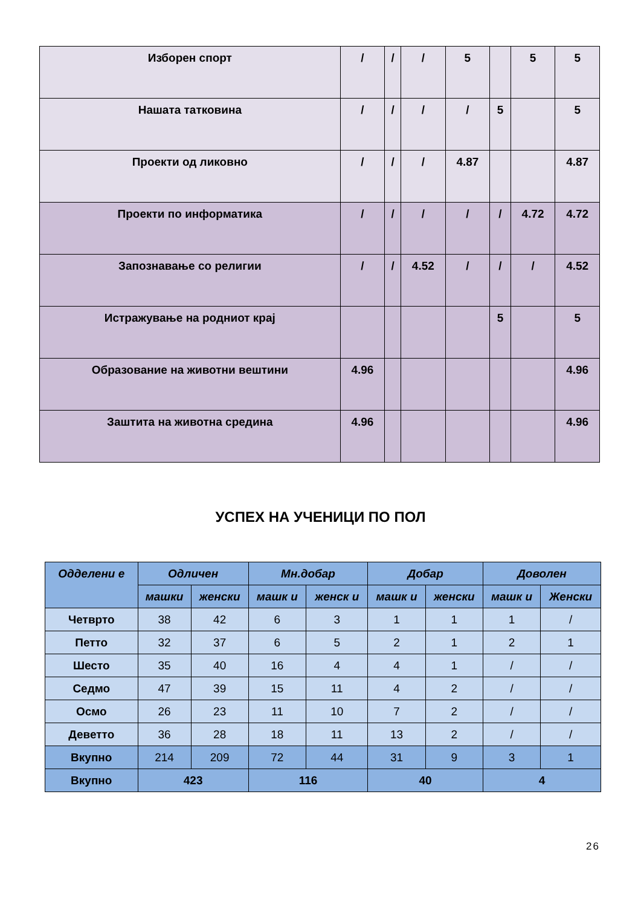| Изборен спорт | / | / | / | 5 | | 5 | 5 |
| Нашата татковина | / | / | / | / | 5 | | 5 |
| Проекти од ликовно | / | / | / | 4.87 | | | 4.87 |
| Проекти по информатика | / | / | / | / | / | 4.72 | 4.72 |
| Запознавање со религии | / | / | 4.52 | / | / | / | 4.52 |
| Истражување на родниот крај | | | | | 5 | | 5 |
| Образование на животни вештини | 4.96 | | | | | | 4.96 |
| Заштита на животна средина | 4.96 | | | | | | 4.96 |
УСПЕХ НА УЧЕНИЦИ ПО ПОЛ
| Одделени е | Одличен | | Мн.добар | | Добар | | Доволен | |
| --- | --- | --- | --- | --- | --- | --- | --- | --- |
| | машки | женски | машк и | женск и | машк и | женски | машк и | Женски |
| Четврто | 38 | 42 | 6 | 3 | 1 | 1 | 1 | / |
| Петто | 32 | 37 | 6 | 5 | 2 | 1 | 2 | 1 |
| Шесто | 35 | 40 | 16 | 4 | 4 | 1 | / | / |
| Седмо | 47 | 39 | 15 | 11 | 4 | 2 | / | / |
| Осмо | 26 | 23 | 11 | 10 | 7 | 2 | / | / |
| Деветто | 36 | 28 | 18 | 11 | 13 | 2 | / | / |
| Вкупно | 214 | 209 | 72 | 44 | 31 | 9 | 3 | 1 |
| Вкупно | 423 | | 116 | | 40 | | 4 | |
26